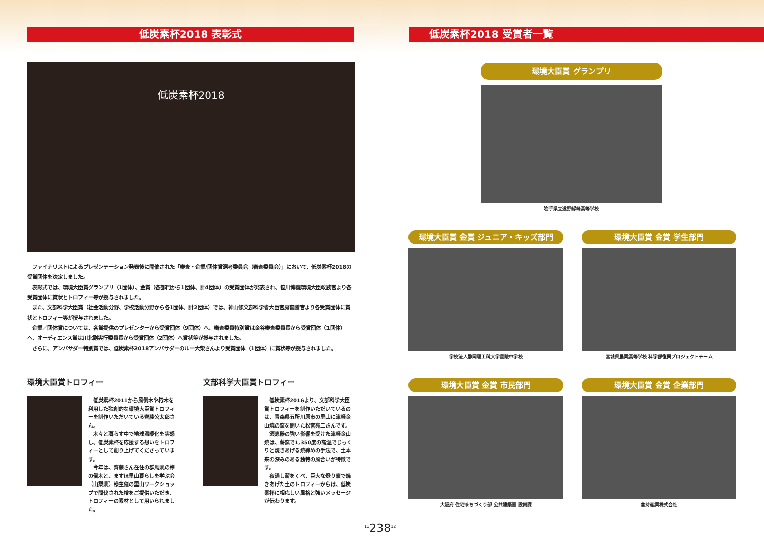低炭素杯2018 表彰式
低炭素杯2018
　ファイナリストによるプレゼンテーション発表後に開催された「審査・企業/団体賞選考委員会（審査委員会）」において、低炭素杯2018の受賞団体を決定しました。
　表彰式では、環境大臣賞グランプリ（1団体）、金賞（各部門から1団体、計4団体）の受賞団体が発表され、笹川博義環境大臣政務官より各受賞団体に賞状とトロフィー等が授与されました。
　また、文部科学大臣賞（社会活動分野、学校活動分野から各1団体、計2団体）では、神山修文部科学省大臣官房審議官より各受賞団体に賞状とトロフィー等が授与されました。
　企業／団体賞については、各賞提供のプレゼンターから受賞団体（9団体）へ、審査委員特別賞は金谷審査委員長から受賞団体（1団体）へ、オーディエンス賞は川北副実行委員長から受賞団体（2団体）へ賞状等が授与されました。
　さらに、アンバサダー特別賞では、低炭素杯2018アンバサダーのルー大柴さんより受賞団体（1団体）に賞状等が授与されました。
環境大臣賞トロフィー
　低炭素杯2011から風倒木や朽木を利用した独創的な環境大臣賞トロフィーを制作いただいている齊藤公太郎さん。
　木々と暮らす中で地球温暖化を実感し、低炭素杯を応援する想いをトロフィーとして創り上げてくださっています。
　今年は、齊藤さん在住の群馬県の欅の倒木と、ますほ里山暮らしを学ぶ会（山梨県）様主催の里山ワークショップで間伐された檜をご提供いただき、トロフィーの素材として用いられました。
文部科学大臣賞トロフィー
　低炭素杯2016より、文部科学大臣賞トロフィーを制作いただいているのは、青森県五所川原市の里山に津軽金山焼の窯を開いた松宮亮二さんです。
　須恵器の強い影響を受けた津軽金山焼は、薪窯で1,350度の高温でじっくりと焼きあげる焼締めの手法で、土本来の深みのある独特の風合いが特徴です。
　夜通し薪をくべ、巨大な登り窯で焼きあげた土のトロフィーからは、低炭素杯に相応しい風格と強いメッセージが伝わります。
低炭素杯2018 受賞者一覧
環境大臣賞 グランプリ
岩手県立遠野緑峰高等学校
環境大臣賞 金賞 ジュニア・キッズ部門
学校法人静岡理工科大学星陵中学校
環境大臣賞 金賞 学生部門
宮城県農業高等学校 科学部復興プロジェクトチーム
環境大臣賞 金賞 市民部門
大阪府 住宅まちづくり部 公共建築室 設備課
環境大臣賞 金賞 企業部門
倉持産業株式会社
<sup>11</sup> 238<sup>12</sup>